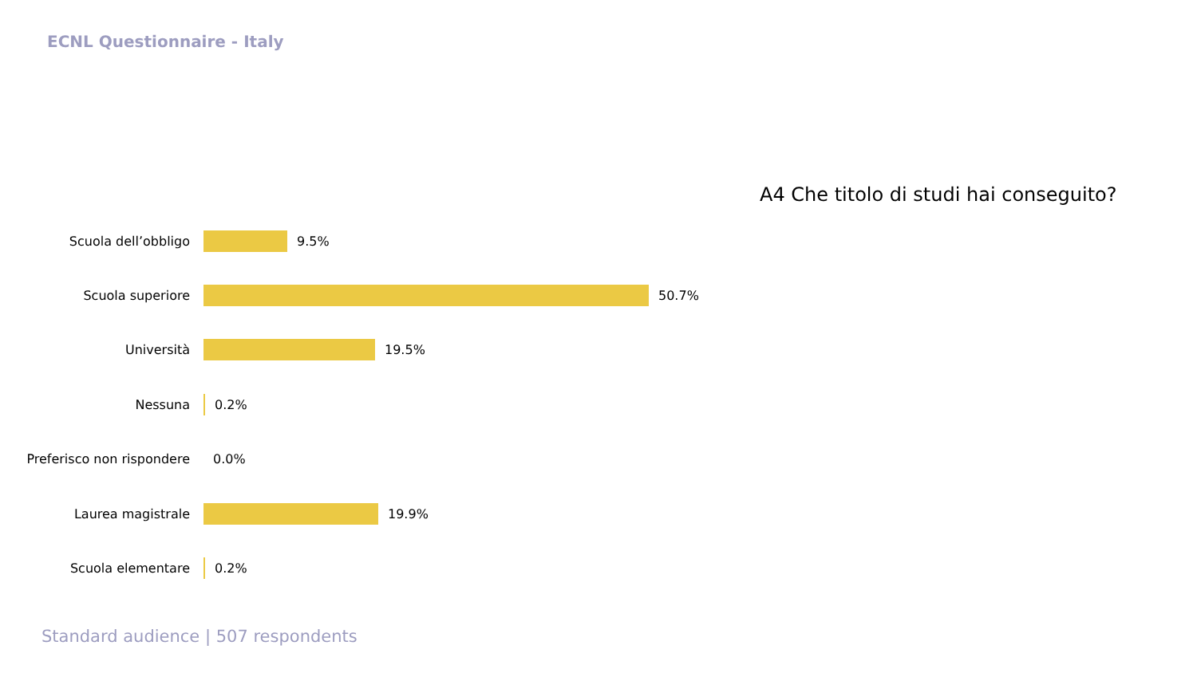ECNL Questionnaire - Italy
Scuola dell’obbligo 9.5%
Scuola superiore 50.7%
Università 19.5%
Nessuna 0.2%
Preferisco non rispondere
0.0%
Laurea magistrale 19.9%
Scuola elementare 0.2%
A4 Che titolo di studi hai conseguito?
Standard audience | 507 respondents